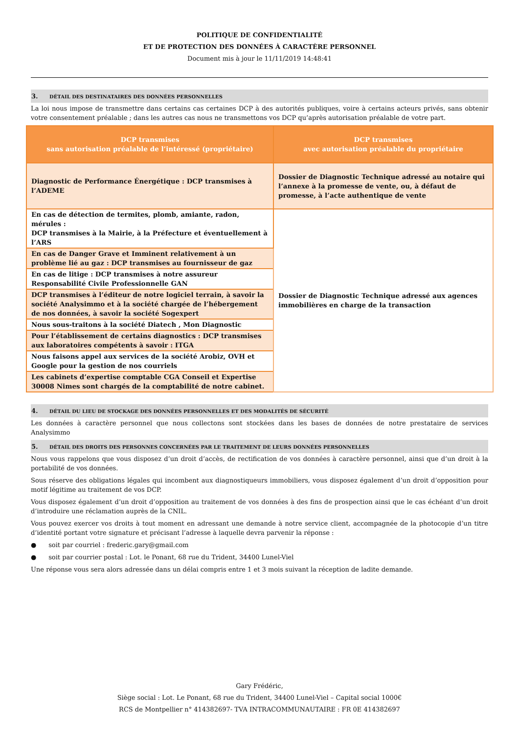POLITIQUE DE CONFIDENTIALITÉ
ET DE PROTECTION DES DONNÉES À CARACTÈRE PERSONNEL
Document mis à jour le 11/11/2019 14:48:41
3. DÉTAIL DES DESTINATAIRES DES DONNÉES PERSONNELLES
La loi nous impose de transmettre dans certains cas certaines DCP à des autorités publiques, voire à certains acteurs privés, sans obtenir votre consentement préalable ; dans les autres cas nous ne transmettons vos DCP qu’après autorisation préalable de votre part.
| DCP transmises sans autorisation préalable de l’intéressé (propriétaire) | DCP transmises avec autorisation préalable du propriétaire |
| --- | --- |
| Diagnostic de Performance Énergétique : DCP transmises à l’ADEME | Dossier de Diagnostic Technique adressé au notaire qui l’annexe à la promesse de vente, ou, à défaut de promesse, à l’acte authentique de vente |
| En cas de détection de termites, plomb, amiante, radon, mérules : DCP transmises à la Mairie, à la Préfecture et éventuellement à l’ARS | Dossier de Diagnostic Technique adressé aux agences immobilières en charge de la transaction |
| En cas de Danger Grave et Imminent relativement à un problème lié au gaz : DCP transmises au fournisseur de gaz | |
| En cas de litige : DCP transmises à notre assureur Responsabilité Civile Professionnelle GAN | |
| DCP transmises à l’éditeur de notre logiciel terrain, à savoir la société Analysimmo et à la société chargée de l’hébergement de nos données, à savoir la société Sogexpert | |
| Nous sous-traitons à la société Diatech , Mon Diagnostic | |
| Pour l’établissement de certains diagnostics : DCP transmises aux laboratoires compétents à savoir : ITGA | |
| Nous faisons appel aux services de la société Arobiz, OVH et Google pour la gestion de nos courriels | |
| Les cabinets d’expertise comptable CGA Conseil et Expertise 30008 Nimes sont chargés de la comptabilité de notre cabinet. | |
4. DÉTAIL DU LIEU DE STOCKAGE DES DONNÉES PERSONNELLES ET DES MODALITÉS DE SÉCURITÉ
Les données à caractère personnel que nous collectons sont stockées dans les bases de données de notre prestataire de services Analysimmo
5. DÉTAIL DES DROITS DES PERSONNES CONCERNÉES PAR LE TRAITEMENT DE LEURS DONNÉES PERSONNELLES
Nous vous rappelons que vous disposez d’un droit d’accès, de rectification de vos données à caractère personnel, ainsi que d’un droit à la portabilité de vos données.
Sous réserve des obligations légales qui incombent aux diagnostiqueurs immobiliers, vous disposez également d’un droit d’opposition pour motif légitime au traitement de vos DCP.
Vous disposez également d’un droit d’opposition au traitement de vos données à des fins de prospection ainsi que le cas échéant d’un droit d’introduire une réclamation auprès de la CNIL.
Vous pouvez exercer vos droits à tout moment en adressant une demande à notre service client, accompagnée de la photocopie d’un titre d’identité portant votre signature et précisant l’adresse à laquelle devra parvenir la réponse :
● soit par courriel : frederic.gary@gmail.com
● soit par courrier postal : Lot. le Ponant, 68 rue du Trident, 34400 Lunel-Viel
Une réponse vous sera alors adressée dans un délai compris entre 1 et 3 mois suivant la réception de ladite demande.
Gary Frédéric,
Siège social : Lot. Le Ponant, 68 rue du Trident, 34400 Lunel-Viel – Capital social 1000€
RCS de Montpellier n° 414382697- TVA INTRACOMMUNAUTAIRE : FR 0E 414382697